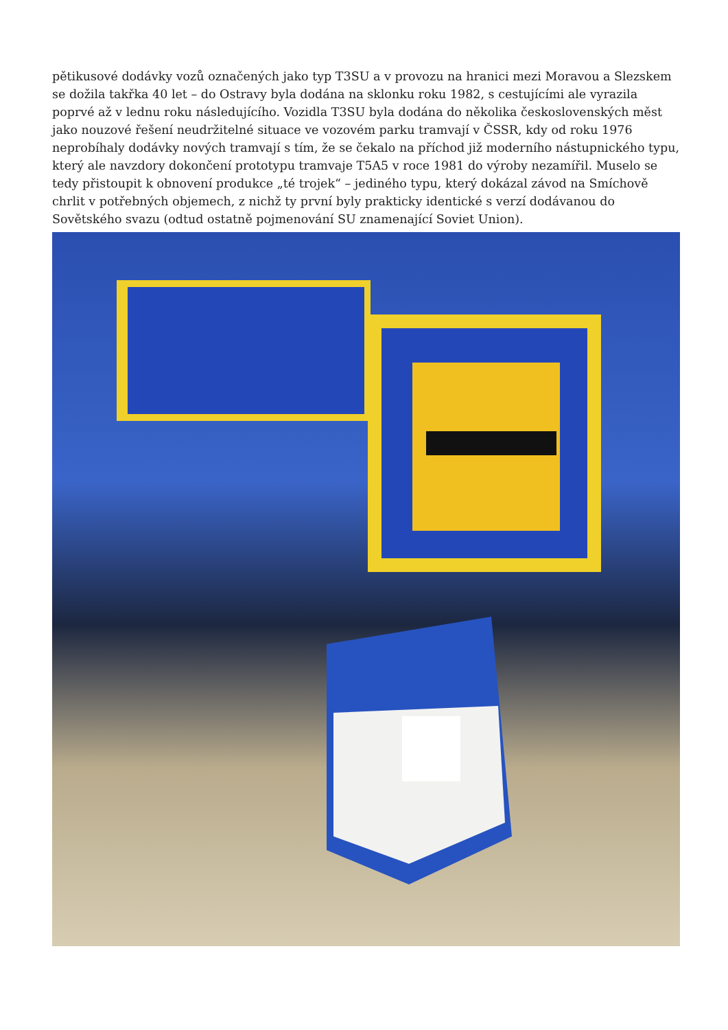pětikusové dodávky vozů označených jako typ T3SU a v provozu na hranici mezi Moravou a Slezskem se dožila takřka 40 let – do Ostravy byla dodána na sklonku roku 1982, s cestujícími ale vyrazila poprvé až v lednu roku následujícího. Vozidla T3SU byla dodána do několika československých měst jako nouzové řešení neudržitelné situace ve vozovém parku tramvají v ČSSR, kdy od roku 1976 neprobíhaly dodávky nových tramvají s tím, že se čekalo na příchod již moderního nástupnického typu, který ale navzdory dokončení prototypu tramvaje T5A5 v roce 1981 do výroby nezamířil. Muselo se tedy přistoupit k obnovení produkce „té trojek“ – jediného typu, který dokázal závod na Smíchově chrlit v potřebných objemech, z nichž ty první byly prakticky identické s verzí dodávanou do Sovětského svazu (odtud ostatně pojmenování SU znamenající Soviet Union).